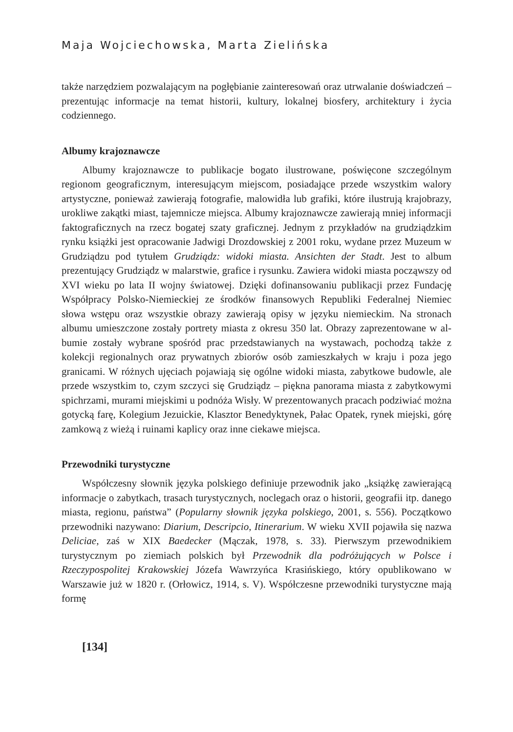Maja Wojciechowska, Marta Zielińska
także narzędziem pozwalającym na pogłębianie zainteresowań oraz utrwalanie doświadczeń – prezentując informacje na temat historii, kultury, lokalnej bio­sfery, architektury i życia codziennego.
Albumy krajoznawcze
Albumy krajoznawcze to publikacje bogato ilustrowane, poświęcone szczególnym regionom geograficznym, interesującym miejscom, posiadające przede wszystkim walory artystyczne, ponieważ zawierają fotografie, malowidła lub grafiki, które ilustrują krajobrazy, urokliwe zakątki miast, tajemnicze miej­sca. Albumy krajoznawcze zawierają mniej informacji faktograficznych na rzecz bogatej szaty graficznej. Jednym z przykładów na grudziądzkim rynku książki jest opracowanie Jadwigi Drozdowskiej z 2001 roku, wydane przez Muzeum w Grudziądzu pod tytułem Grudziądz: widoki miasta. Ansichten der Stadt. Jest to album prezentujący Grudziądz w malarstwie, grafice i rysunku. Zawiera widoki miasta począwszy od XVI wieku po lata II wojny światowej. Dzięki dofinansowaniu publikacji przez Fundację Współpracy Polsko-Niemieckiej ze środków finansowych Republiki Federalnej Niemiec słowa wstępu oraz wszyst­kie obrazy zawierają opisy w języku niemieckim. Na stronach albumu umiesz­czone zostały portrety miasta z okresu 350 lat. Obrazy zaprezentowane w al­bumie zostały wybrane spośród prac przedstawianych na wystawach, pochodzą także z kolekcji regionalnych oraz prywatnych zbiorów osób zamieszkałych w kraju i poza jego granicami. W różnych ujęciach pojawiają się ogólne widoki miasta, zabytkowe budowle, ale przede wszystkim to, czym szczyci się Gru­dziądz – piękna panorama miasta z zabytkowymi spichrzami, murami miejskimi u podnóża Wisły. W prezentowanych pracach podziwiać można gotycką farę, Kolegium Jezuickie, Klasztor Benedyktynek, Pałac Opatek, rynek miejski, górę zamkową z wieżą i ruinami kaplicy oraz inne ciekawe miejsca.
Przewodniki turystyczne
Współczesny słownik języka polskiego definiuje przewodnik jako „książkę zawierającą informacje o zabytkach, trasach turystycznych, noclegach oraz o hi­storii, geografii itp. danego miasta, regionu, państwa” (Popularny słownik języka polskiego, 2001, s. 556). Początkowo przewodniki nazywano: Diarium, Descripcio, Itinerarium. W wieku XVII pojawiła się nazwa Deliciae, zaś w XIX Baedecker (Mączak, 1978, s. 33). Pierwszym przewodnikiem turystycznym po ziemiach polskich był Przewodnik dla podróżujących w Polsce i Rzeczypospolitej Krakowskiej Józefa Wawrzyńca Krasińskiego, który opublikowano w Warszawie już w 1820 r. (Orłowicz, 1914, s. V). Współczesne przewodniki turystyczne mają formę
[134]